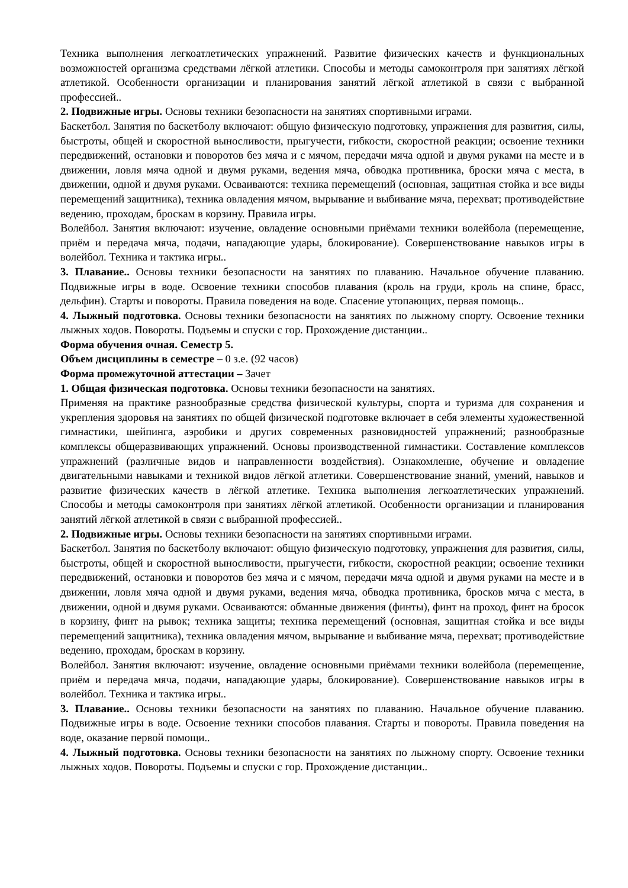Техника выполнения легкоатлетических упражнений. Развитие физических качеств и функциональных возможностей организма средствами лёгкой атлетики. Способы и методы самоконтроля при занятиях лёгкой атлетикой. Особенности организации и планирования занятий лёгкой атлетикой в связи с выбранной профессией..
2. Подвижные игры. Основы техники безопасности на занятиях спортивными играми.
Баскетбол. Занятия по баскетболу включают: общую физическую подготовку, упражнения для развития, силы, быстроты, общей и скоростной выносливости, прыгучести, гибкости, скоростной реакции; освоение техники передвижений, остановки и поворотов без мяча и с мячом, передачи мяча одной и двумя руками на месте и в движении, ловля мяча одной и двумя руками, ведения мяча, обводка противника, броски мяча с места, в движении, одной и двумя руками. Осваиваются: техника перемещений (основная, защитная стойка и все виды перемещений защитника), техника овладения мячом, вырывание и выбивание мяча, перехват; противодействие ведению, проходам, броскам в корзину. Правила игры.
Волейбол. Занятия включают: изучение, овладение основными приёмами техники волейбола (перемещение, приём и передача мяча, подачи, нападающие удары, блокирование). Совершенствование навыков игры в волейбол. Техника и тактика игры..
3. Плавание.. Основы техники безопасности на занятиях по плаванию. Начальное обучение плаванию. Подвижные игры в воде. Освоение техники способов плавания (кроль на груди, кроль на спине, брасс, дельфин). Старты и повороты. Правила поведения на воде. Спасение утопающих, первая помощь..
4. Лыжный подготовка. Основы техники безопасности на занятиях по лыжному спорту. Освоение техники лыжных ходов. Повороты. Подъемы и спуски с гор. Прохождение дистанции..
Форма обучения очная. Семестр 5.
Объем дисциплины в семестре – 0 з.е. (92 часов)
Форма промежуточной аттестации – Зачет
1. Общая физическая подготовка. Основы техники безопасности на занятиях.
Применяя на практике разнообразные средства физической культуры, спорта и туризма для сохранения и укрепления здоровья на занятиях по общей физической подготовке включает в себя элементы художественной гимнастики, шейпинга, аэробики и других современных разновидностей упражнений; разнообразные комплексы общеразвивающих упражнений. Основы производственной гимнастики. Составление комплексов упражнений (различные видов и направленности воздействия). Ознакомление, обучение и овладение двигательными навыками и техникой видов лёгкой атлетики. Совершенствование знаний, умений, навыков и развитие физических качеств в лёгкой атлетике. Техника выполнения легкоатлетических упражнений. Способы и методы самоконтроля при занятиях лёгкой атлетикой. Особенности организации и планирования занятий лёгкой атлетикой в связи с выбранной профессией..
2. Подвижные игры. Основы техники безопасности на занятиях спортивными играми.
Баскетбол. Занятия по баскетболу включают: общую физическую подготовку, упражнения для развития, силы, быстроты, общей и скоростной выносливости, прыгучести, гибкости, скоростной реакции; освоение техники передвижений, остановки и поворотов без мяча и с мячом, передачи мяча одной и двумя руками на месте и в движении, ловля мяча одной и двумя руками, ведения мяча, обводка противника, бросков мяча с места, в движении, одной и двумя руками. Осваиваются: обманные движения (финты), финт на проход, финт на бросок в корзину, финт на рывок; техника защиты; техника перемещений (основная, защитная стойка и все виды перемещений защитника), техника овладения мячом, вырывание и выбивание мяча, перехват; противодействие ведению, проходам, броскам в корзину.
Волейбол. Занятия включают: изучение, овладение основными приёмами техники волейбола (перемещение, приём и передача мяча, подачи, нападающие удары, блокирование). Совершенствование навыков игры в волейбол. Техника и тактика игры..
3. Плавание.. Основы техники безопасности на занятиях по плаванию. Начальное обучение плаванию. Подвижные игры в воде. Освоение техники способов плавания. Старты и повороты. Правила поведения на воде, оказание первой помощи..
4. Лыжный подготовка. Основы техники безопасности на занятиях по лыжному спорту. Освоение техники лыжных ходов. Повороты. Подъемы и спуски с гор. Прохождение дистанции..